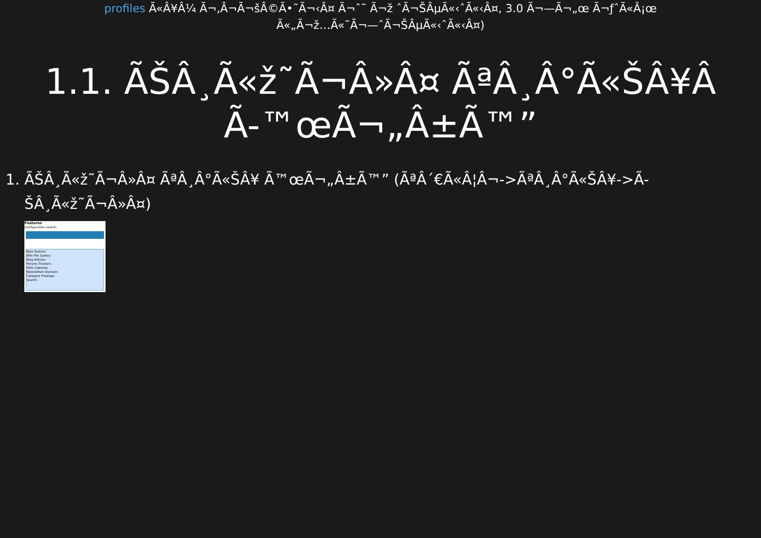profiles Ã«Â¥Â¼ Ã¬‚Â¬Ã¬šÂ©Ã•˜Ã¬‹Â¤ Ã¬ˆ˜ Ã¬ž ˆÃ¬ŠÂµÃ«‹ˆÃ«‹Â¤, 3.0 Ã¬—Ã¬„œ Ã¬ƒˆÃ«Â¡œ Ã«„Ã¬ž…Ã«˜Ã¬—ˆÃ¬ŠÂµÃ«‹ˆÃ«‹Â¤)
1.1. ÃŠÂ¸Ã«ž˜Ã¬Â»Â¤ ÃªÂ¸Â°Ã«ŠÂ¥Â Ã-™œÃ¬„Â±Ã™”
1. ÃŠÂ¸Ã«ž˜Ã¬Â»Â¤ ÃªÂ¸Â°Ã«ŠÂ¥ Ã™œÃ¬„Â±Ã™” (ÃªÂ´€Ã«Â¦Â¬->ÃªÂ¸Â°Ã«ŠÂ¥->Ã-ŠÂ¸Ã«ž˜Ã¬Â»Â¤)
Features
Configuration search:
Main feature
Wiki File Gallery
Blog Articles
Forums Trackers
Polls Calendar
Newsletters Banners
Category Freetags
Search